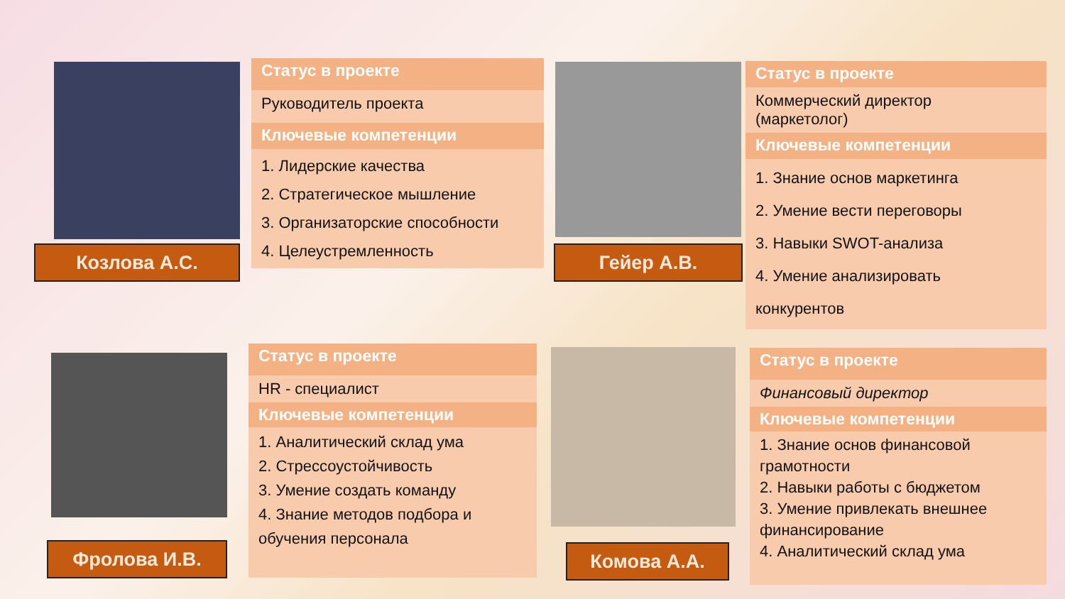Козлова А.С.
Статус в проекте
Руководитель проекта
Ключевые компетенции
1. Лидерские качества
2. Стратегическое мышление
3. Организаторские способности
4. Целеустремленность
Гейер А.В.
Статус в проекте
Коммерческий директор
(маркетолог)
Ключевые компетенции
1. Знание основ маркетинга
2. Умение вести переговоры
3. Навыки SWOT-анализа
4. Умение анализировать
конкурентов
Фролова И.В.
Статус в проекте
HR - специалист
Ключевые компетенции
1. Аналитический склад ума
2. Стрессоустойчивость
3. Умение создать команду
4. Знание методов подбора и
обучения персонала
Комова А.А.
Статус в проекте
Финансовый директор
Ключевые компетенции
1. Знание основ финансовой грамотности
2. Навыки работы с бюджетом
3. Умение привлекать внешнее финансирование
4. Аналитический склад ума